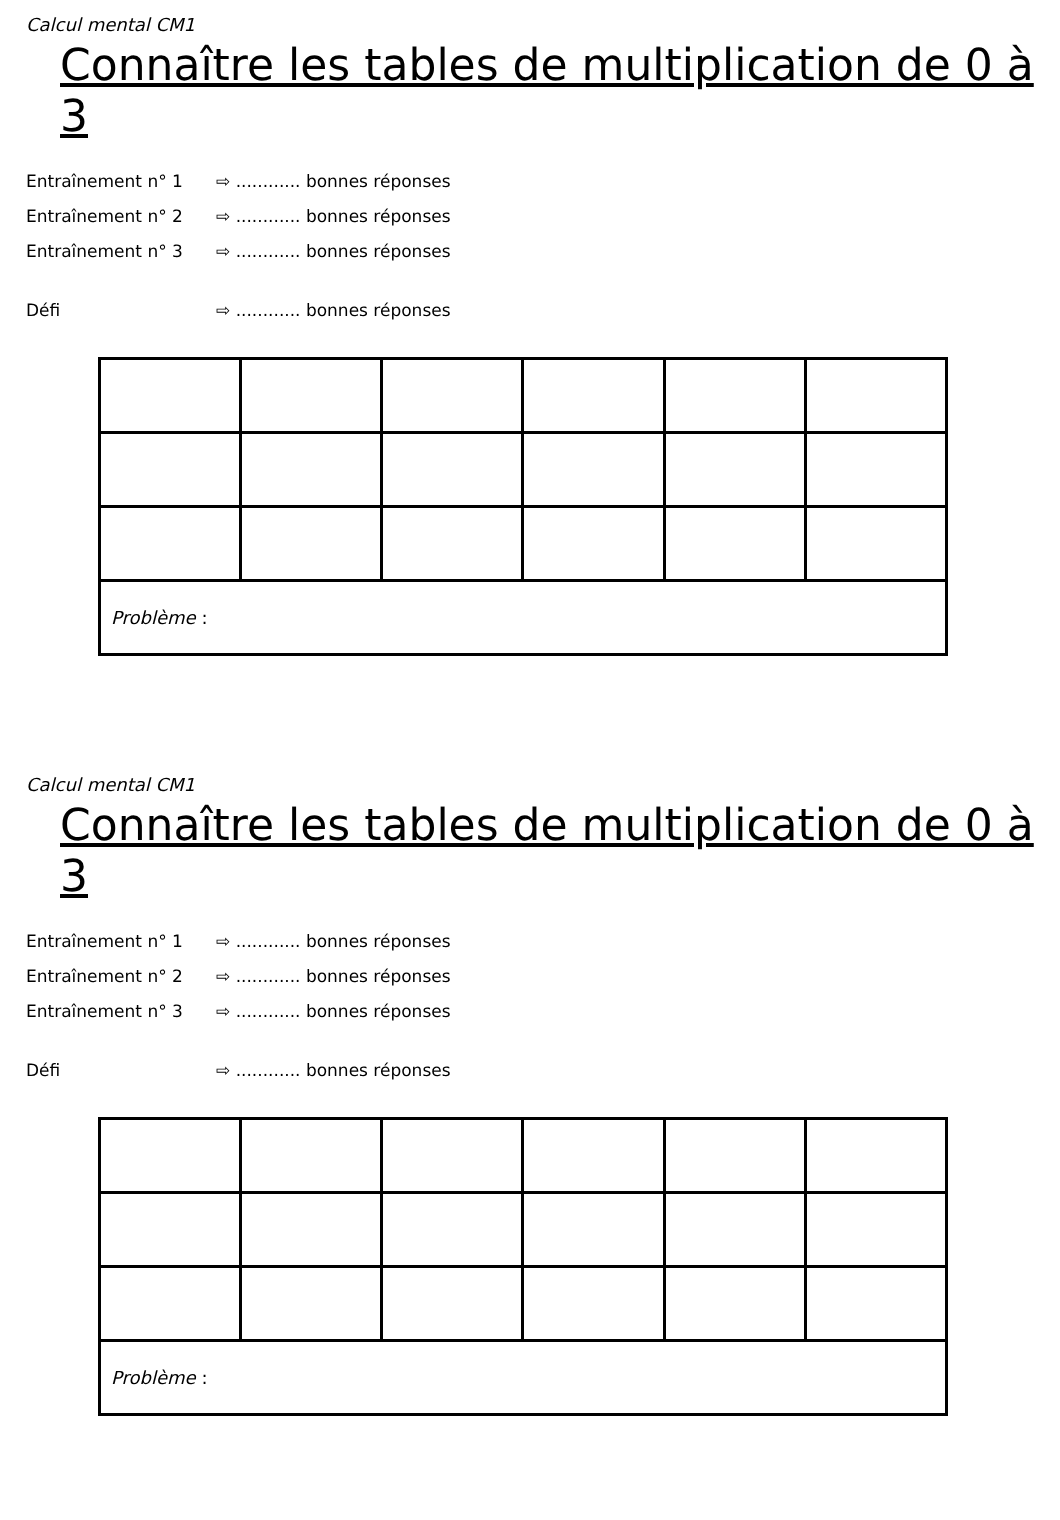Calcul mental CM1
Connaître les tables de multiplication de 0 à 3
Entraînement n° 1 ⇨ ............ bonnes réponses
Entraînement n° 2 ⇨ ............ bonnes réponses
Entraînement n° 3 ⇨ ............ bonnes réponses
Défi ⇨ ............ bonnes réponses
| Problème : | | | | | |
Calcul mental CM1
Connaître les tables de multiplication de 0 à 3
Entraînement n° 1 ⇨ ............ bonnes réponses
Entraînement n° 2 ⇨ ............ bonnes réponses
Entraînement n° 3 ⇨ ............ bonnes réponses
Défi ⇨ ............ bonnes réponses
| Problème : | | | | | |